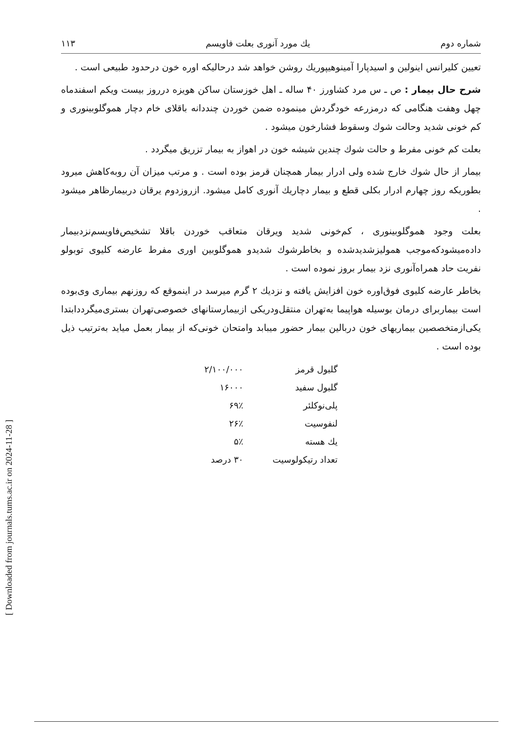[ Downloaded from journals.tums.ac.ir on 2024-11-28 ]
شماره دوم يك مورد آنوری بعلت فاویسم ۱۱۳
تعیین کلیرانس اینولین و اسیدپارا آمینوهیپوریك روشن خواهد شد درحالیکه اوره خون درحدود طبیعی است .
شرح حال بیمار : ص ـ س مرد کشاورز ۴۰ ساله ـ اهل خوزستان ساکن هویزه درروز بیست ویکم اسفندماه چهل وهفت هنگامی که درمزرعه خودگردش مینموده ضمن خوردن چنددانه باقلای خام دچار هموگلوبینوری و کم خونی شدید وحالت شوك وسقوط فشارخون میشود .
بعلت کم خونی مفرط و حالت شوك چندین شیشه خون در اهواز به بیمار تزریق میگردد .
بیمار از حال شوك خارج شده ولی ادرار بیمار همچنان قرمز بوده است . و مرتب میزان آن روبه‌کاهش میرود بطوریکه روز چهارم ادرار بکلی قطع و بیمار دچاریك آنوری کامل میشود. ازروزدوم یرقان دربیمارظاهر میشود .
بعلت وجود هموگلوبینوری ، کم‌خونی شدید ویرقان متعاقب خوردن باقلا تشخیص‌فاویسم‌نزدبیمار داده‌میشودکه‌موجب همولیزشدیدشده و بخاطرشوك شدیدو هموگلوبین اوری مفرط عارضه کلیوی توبولو نفریت حاد همراه‌آنوری نزد بیمار بروز نموده است .
بخاطر عارضه کلیوی فوق‌اوره خون افزایش یافته و نزدیك ۲ گرم میرسد در اینموقع که روزنهم بیماری وی‌بوده است بیماربرای درمان بوسیله هواپیما به‌تهران منتقل‌ودریکی ازبیمارستانهای خصوصی‌تهران بستری‌میگرددابتدا یکی‌ازمتخصصین بیماریهای خون دربالین بیمار حضور میبابد وامتحان خونی‌که از بیمار بعمل میاید به‌ترتیب ذیل بوده است .
| گلبول قرمز | ۲/۱۰۰/۰۰۰ |
| گلبول سفید | ۱۶۰۰۰ |
| پلی‌نوکلئر | ۶۹٪ |
| لنفوسیت | ۲۶٪ |
| يك هسته | ۵٪ |
| تعداد رتیکولوسیت | ۳۰ درصد |